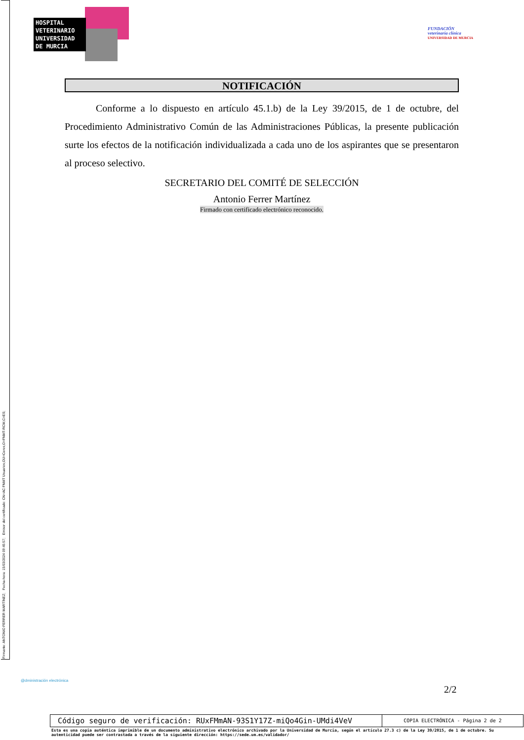Firmante: ANTONIO FERRER MARTÍNEZ; Fecha-hora: 15/03/2024 09:45:57; Emisor del certificado: CN=AC FNMT Usuarios,OU=Ceres,O=FNMT-RCM,C=ES;
HOSPITAL
VETERINARIO
UNIVERSIDAD
DE MURCIA
FUNDACIÓN
veterinaria clínica
UNIVERSIDAD DE MURCIA
NOTIFICACIÓN
Conforme a lo dispuesto en artículo 45.1.b) de la Ley 39/2015, de 1 de octubre, del Procedimiento Administrativo Común de las Administraciones Públicas, la presente publicación surte los efectos de la notificación individualizada a cada uno de los aspirantes que se presentaron al proceso selectivo.
SECRETARIO DEL COMITÉ DE SELECCIÓN
Antonio Ferrer Martínez
Firmado con certificado electrónico reconocido.
@dministración electrónica
2/2
Código seguro de verificación: RUxFMmAN-93S1Y17Z-miQo4Gin-UMdi4VeV
COPIA ELECTRÓNICA - Página 2 de 2
Esta es una copia auténtica imprimible de un documento administrativo electrónico archivado por la Universidad de Murcia, según el artículo 27.3 c) de la Ley 39/2015, de 1 de octubre. Su autenticidad puede ser contrastada a través de la siguiente dirección: https://sede.um.es/validador/